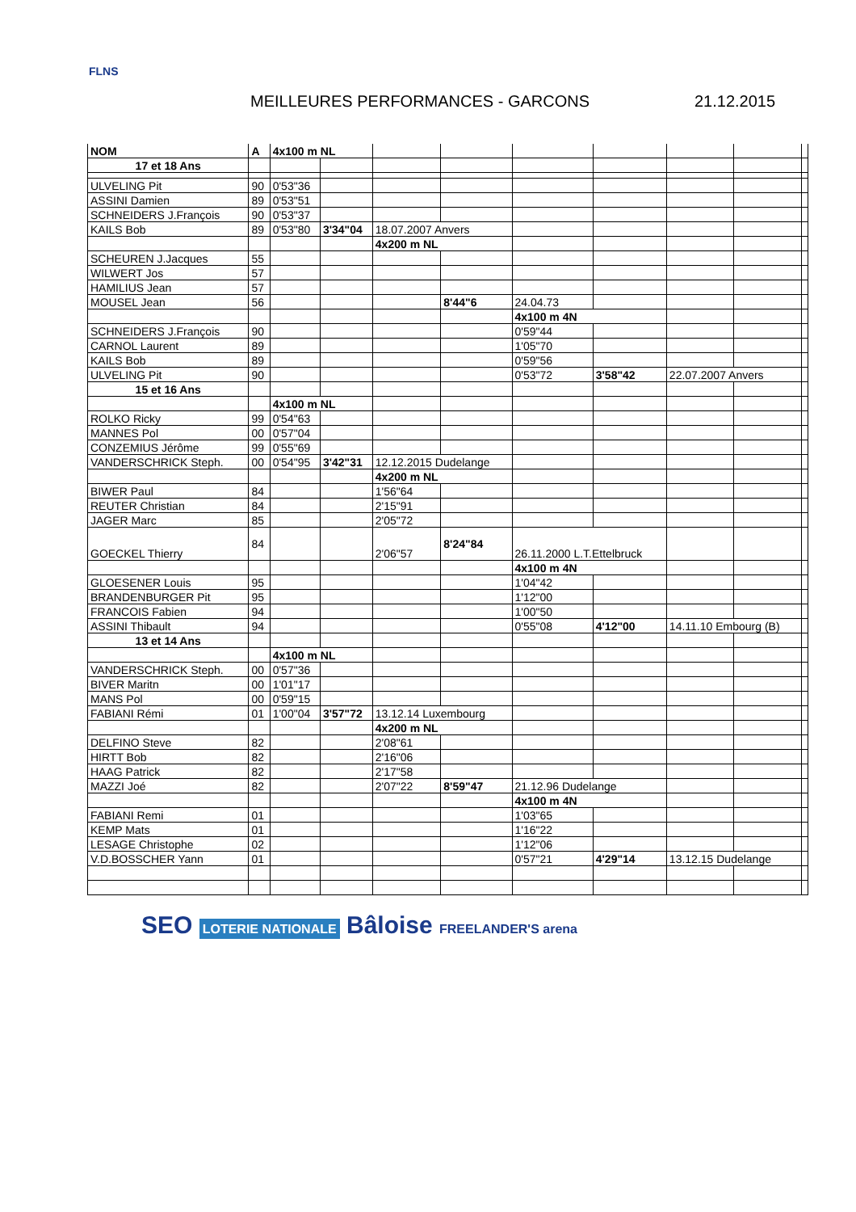FLNS
MEILLEURES PERFORMANCES - GARCONS
21.12.2015
| NOM | A | 4x100 m NL | | | | | | | | |
| 17 et 18 Ans | | | | | | | | | | |
| ULVELING Pit | 90 | 0'53"36 | | | | | | | | |
| ASSINI Damien | 89 | 0'53"51 | | | | | | | | |
| SCHNEIDERS J.François | 90 | 0'53"37 | | | | | | | | |
| KAILS Bob | 89 | 0'53"80 | 3'34"04 | 18.07.2007 Anvers | | | | | | |
| | | | | 4x200 m NL | | | | | | |
| SCHEUREN J.Jacques | 55 | | | | | | | | | |
| WILWERT Jos | 57 | | | | | | | | | |
| HAMILIUS Jean | 57 | | | | | | | | | |
| MOUSEL Jean | 56 | | | | 8'44"6 | 24.04.73 | | | | |
| | | | | | | 4x100 m 4N | | | | |
| SCHNEIDERS J.François | 90 | | | | | 0'59"44 | | | | |
| CARNOL Laurent | 89 | | | | | 1'05"70 | | | | |
| KAILS Bob | 89 | | | | | 0'59"56 | | | | |
| ULVELING Pit | 90 | | | | | 0'53"72 | 3'58"42 | 22.07.2007 Anvers | | |
| 15 et 16 Ans | | | | | | | | | | |
| | | 4x100 m NL | | | | | | | | |
| ROLKO Ricky | 99 | 0'54"63 | | | | | | | | |
| MANNES Pol | 00 | 0'57"04 | | | | | | | | |
| CONZEMIUS Jérôme | 99 | 0'55"69 | | | | | | | | |
| VANDERSCHRICK Steph. | 00 | 0'54"95 | 3'42"31 | 12.12.2015 Dudelange | | | | | | |
| | | | | 4x200 m NL | | | | | | |
| BIWER Paul | 84 | | | 1'56"64 | | | | | | |
| REUTER Christian | 84 | | | 2'15"91 | | | | | | |
| JAGER Marc | 85 | | | 2'05"72 | | | | | | |
| GOECKEL Thierry | 84 | | | 2'06"57 | 8'24"84 | 26.11.2000 L.T.Ettelbruck | | | | |
| | | | | | | 4x100 m 4N | | | | |
| GLOESENER Louis | 95 | | | | | 1'04"42 | | | | |
| BRANDENBURGER Pit | 95 | | | | | 1'12"00 | | | | |
| FRANCOIS Fabien | 94 | | | | | 1'00"50 | | | | |
| ASSINI Thibault | 94 | | | | | 0'55"08 | 4'12"00 | 14.11.10 Embourg (B) | | |
| 13 et 14 Ans | | | | | | | | | | |
| | | 4x100 m NL | | | | | | | | |
| VANDERSCHRICK Steph. | 00 | 0'57"36 | | | | | | | | |
| BIVER Maritn | 00 | 1'01"17 | | | | | | | | |
| MANS Pol | 00 | 0'59"15 | | | | | | | | |
| FABIANI Rémi | 01 | 1'00"04 | 3'57"72 | 13.12.14 Luxembourg | | | | | | |
| | | | | 4x200 m NL | | | | | | |
| DELFINO Steve | 82 | | | 2'08"61 | | | | | | |
| HIRTT Bob | 82 | | | 2'16"06 | | | | | | |
| HAAG Patrick | 82 | | | 2'17"58 | | | | | | |
| MAZZI Joé | 82 | | | 2'07"22 | 8'59"47 | 21.12.96 Dudelange | | | | |
| | | | | | | 4x100 m 4N | | | | |
| FABIANI Remi | 01 | | | | | 1'03"65 | | | | |
| KEMP Mats | 01 | | | | | 1'16"22 | | | | |
| LESAGE Christophe | 02 | | | | | 1'12"06 | | | | |
| V.D.BOSSCHER Yann | 01 | | | | | 0'57"21 | 4'29"14 | 13.12.15 Dudelange | | |
SEO LOTERIE NATIONALE Bâloise FREELANDER'S arena